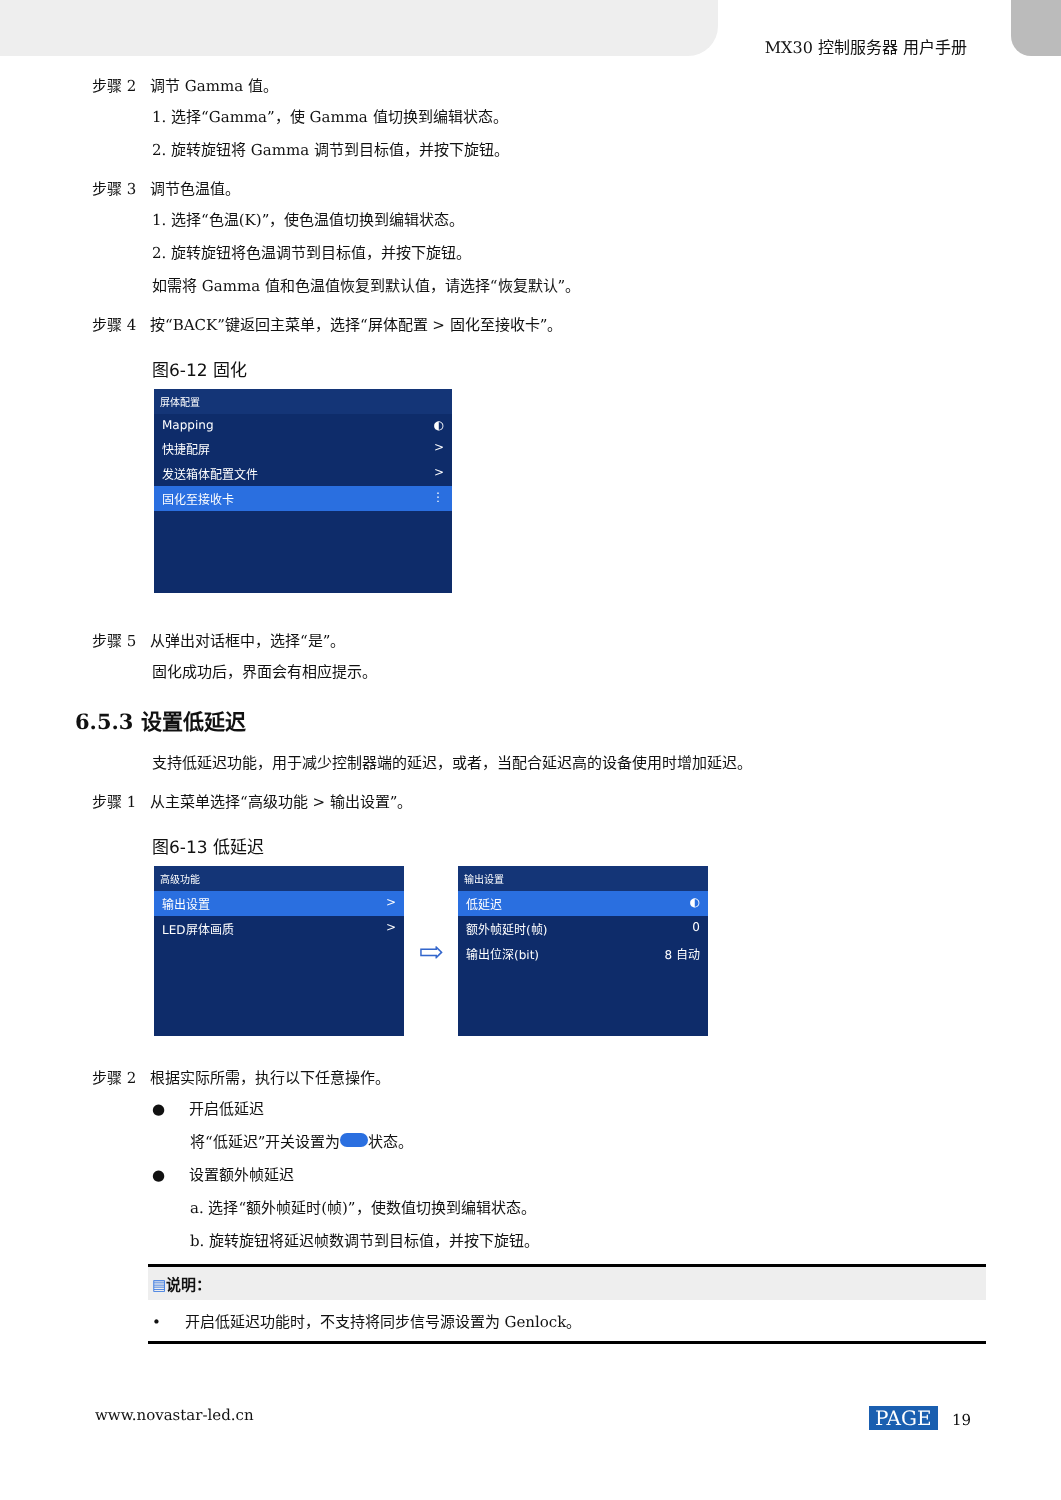MX30 控制服务器 用户手册
步骤 2 调节 Gamma 值。
1. 选择“Gamma”，使 Gamma 值切换到编辑状态。
2. 旋转旋钮将 Gamma 调节到目标值，并按下旋钮。
步骤 3 调节色温值。
1. 选择“色温(K)”，使色温值切换到编辑状态。
2. 旋转旋钮将色温调节到目标值，并按下旋钮。
如需将 Gamma 值和色温值恢复到默认值，请选择“恢复默认”。
步骤 4 按“BACK”键返回主菜单，选择“屏体配置 > 固化至接收卡”。
图6-12 固化
屏体配置
Mapping ◐
快捷配屏 >
发送箱体配置文件 >
固化至接收卡 ⋮
步骤 5 从弹出对话框中，选择“是”。
固化成功后，界面会有相应提示。
6.5.3 设置低延迟
支持低延迟功能，用于减少控制器端的延迟，或者，当配合延迟高的设备使用时增加延迟。
步骤 1 从主菜单选择“高级功能 > 输出设置”。
图6-13 低延迟
高级功能
输出设置 >
LED屏体画质 >
⇨
输出设置
低延迟 ◐
额外帧延时(帧) 0
输出位深(bit) 8 自动
步骤 2 根据实际所需，执行以下任意操作。
● 开启低延迟
将“低延迟”开关设置为 状态。
● 设置额外帧延迟
a. 选择“额外帧延时(帧)”，使数值切换到编辑状态。
b. 旋转旋钮将延迟帧数调节到目标值，并按下旋钮。
▤说明：
• 开启低延迟功能时，不支持将同步信号源设置为 Genlock。
www.novastar-led.cn PAGE 19